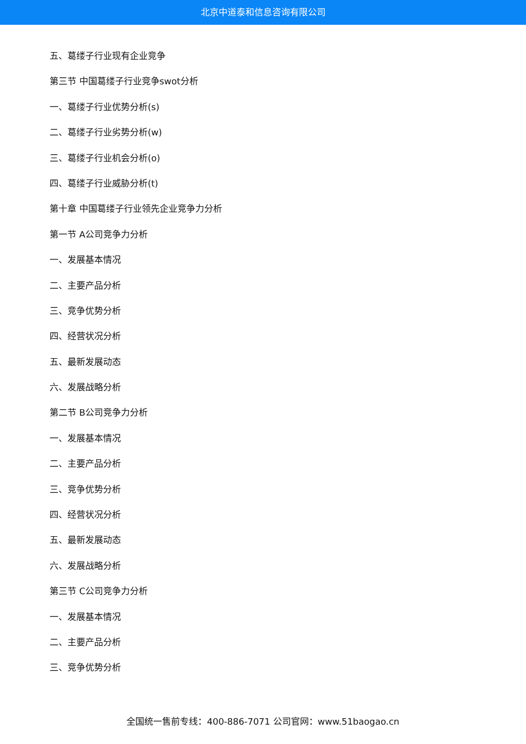北京中道泰和信息咨询有限公司
五、葛缕子行业现有企业竞争
第三节 中国葛缕子行业竞争swot分析
一、葛缕子行业优势分析(s)
二、葛缕子行业劣势分析(w)
三、葛缕子行业机会分析(o)
四、葛缕子行业威胁分析(t)
第十章 中国葛缕子行业领先企业竞争力分析
第一节 A公司竞争力分析
一、发展基本情况
二、主要产品分析
三、竞争优势分析
四、经营状况分析
五、最新发展动态
六、发展战略分析
第二节 B公司竞争力分析
一、发展基本情况
二、主要产品分析
三、竞争优势分析
四、经营状况分析
五、最新发展动态
六、发展战略分析
第三节 C公司竞争力分析
一、发展基本情况
二、主要产品分析
三、竞争优势分析
全国统一售前专线：400-886-7071 公司官网：www.51baogao.cn